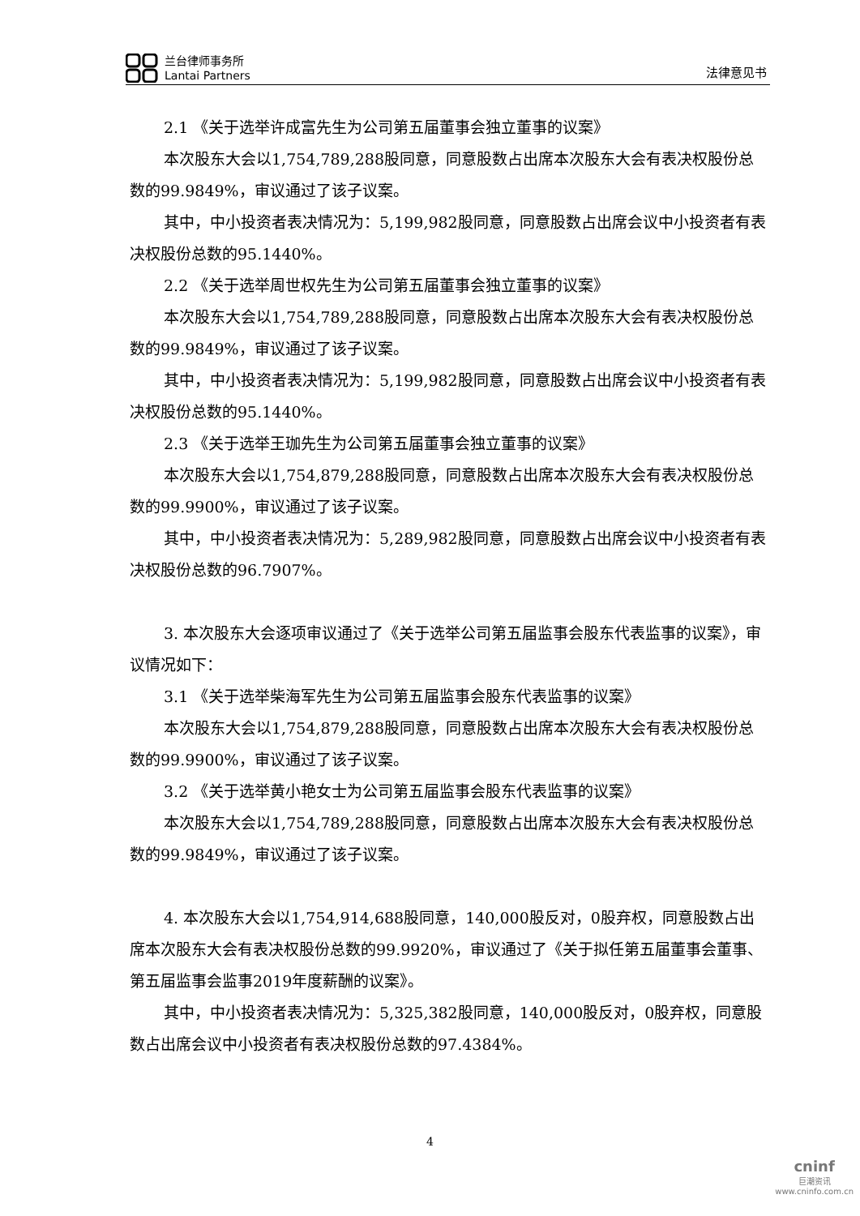兰台律师事务所
Lantai Partners
法律意见书
2.1 《关于选举许成富先生为公司第五届董事会独立董事的议案》
本次股东大会以1,754,789,288股同意，同意股数占出席本次股东大会有表决权股份总数的99.9849%，审议通过了该子议案。
其中，中小投资者表决情况为：5,199,982股同意，同意股数占出席会议中小投资者有表决权股份总数的95.1440%。
2.2 《关于选举周世权先生为公司第五届董事会独立董事的议案》
本次股东大会以1,754,789,288股同意，同意股数占出席本次股东大会有表决权股份总数的99.9849%，审议通过了该子议案。
其中，中小投资者表决情况为：5,199,982股同意，同意股数占出席会议中小投资者有表决权股份总数的95.1440%。
2.3 《关于选举王珈先生为公司第五届董事会独立董事的议案》
本次股东大会以1,754,879,288股同意，同意股数占出席本次股东大会有表决权股份总数的99.9900%，审议通过了该子议案。
其中，中小投资者表决情况为：5,289,982股同意，同意股数占出席会议中小投资者有表决权股份总数的96.7907%。
3. 本次股东大会逐项审议通过了《关于选举公司第五届监事会股东代表监事的议案》，审议情况如下：
3.1 《关于选举柴海军先生为公司第五届监事会股东代表监事的议案》
本次股东大会以1,754,879,288股同意，同意股数占出席本次股东大会有表决权股份总数的99.9900%，审议通过了该子议案。
3.2 《关于选举黄小艳女士为公司第五届监事会股东代表监事的议案》
本次股东大会以1,754,789,288股同意，同意股数占出席本次股东大会有表决权股份总数的99.9849%，审议通过了该子议案。
4. 本次股东大会以1,754,914,688股同意，140,000股反对，0股弃权，同意股数占出席本次股东大会有表决权股份总数的99.9920%，审议通过了《关于拟任第五届董事会董事、第五届监事会监事2019年度薪酬的议案》。
其中，中小投资者表决情况为：5,325,382股同意，140,000股反对，0股弃权，同意股数占出席会议中小投资者有表决权股份总数的97.4384%。
4
cninf
巨潮资讯
www.cninfo.com.cn